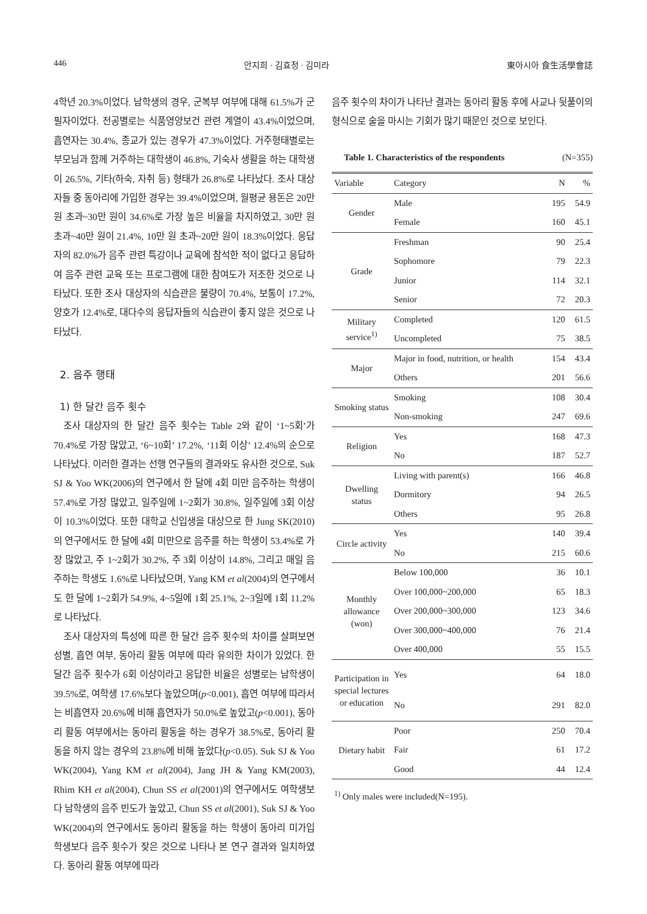446 안지희 · 김효정 · 김미라 東아시아 食生活學會誌
4학년 20.3%이었다. 남학생의 경우, 군복부 여부에 대해 61.5%가 군필자이었다. 전공별로는 식품영양보건 관련 계열이 43.4%이었으며, 흡연자는 30.4%, 종교가 있는 경우가 47.3%이었다. 거주형태별로는 부모님과 함께 거주하는 대학생이 46.8%, 기숙사 생활을 하는 대학생이 26.5%, 기타(하숙, 자취 등) 형태가 26.8%로 나타났다. 조사 대상자들 중 동아리에 가입한 경우는 39.4%이었으며, 월평균 용돈은 20만 원 초과~30만 원이 34.6%로 가장 높은 비율을 차지하였고, 30만 원 초과~40만 원이 21.4%, 10만 원 초과~20만 원이 18.3%이었다. 응답자의 82.0%가 음주 관련 특강이나 교육에 참석한 적이 없다고 응답하여 음주 관련 교육 또는 프로그램에 대한 참여도가 저조한 것으로 나타났다. 또한 조사 대상자의 식습관은 불량이 70.4%, 보통이 17.2%, 양호가 12.4%로, 대다수의 응답자들의 식습관이 좋지 않은 것으로 나타났다.
2. 음주 행태
1) 한 달간 음주 횟수
조사 대상자의 한 달간 음주 횟수는 Table 2와 같이 ‘1~5회’가 70.4%로 가장 많았고, ‘6~10회’ 17.2%, ‘11회 이상’ 12.4%의 순으로 나타났다. 이러한 결과는 선행 연구들의 결과와도 유사한 것으로, Suk SJ & Yoo WK(2006)의 연구에서 한 달에 4회 미만 음주하는 학생이 57.4%로 가장 많았고, 일주일에 1~2회가 30.8%, 일주일에 3회 이상이 10.3%이었다. 또한 대학교 신입생을 대상으로 한 Jung SK(2010)의 연구에서도 한 달에 4회 미만으로 음주를 하는 학생이 53.4%로 가장 많았고, 주 1~2회가 30.2%, 주 3회 이상이 14.8%, 그리고 매일 음주하는 학생도 1.6%로 나타났으며, Yang KM et al(2004)의 연구에서도 한 달에 1~2회가 54.9%, 4~5일에 1회 25.1%, 2~3일에 1회 11.2%로 나타났다.
조사 대상자의 특성에 따른 한 달간 음주 횟수의 차이를 살펴보면 성별, 흡연 여부, 동아리 활동 여부에 따라 유의한 차이가 있었다. 한 달간 음주 횟수가 6회 이상이라고 응답한 비율은 성별로는 남학생이 39.5%로, 여학생 17.6%보다 높았으며(p<0.001), 흡연 여부에 따라서는 비흡연자 20.6%에 비해 흡연자가 50.0%로 높았고(p<0.001), 동아리 활동 여부에서는 동아리 활동을 하는 경우가 38.5%로, 동아리 활동을 하지 않는 경우의 23.8%에 비해 높았다(p<0.05). Suk SJ & Yoo WK(2004), Yang KM et al(2004), Jang JH & Yang KM(2003), Rhim KH et al(2004), Chun SS et al(2001)의 연구에서도 여학생보다 남학생의 음주 빈도가 높았고, Chun SS et al(2001), Suk SJ & Yoo WK(2004)의 연구에서도 동아리 활동을 하는 학생이 동아리 미가입 학생보다 음주 횟수가 잦은 것으로 나타나 본 연구 결과와 일치하였다. 동아리 활동 여부에 따라
음주 횟수의 차이가 나타난 결과는 동아리 활동 후에 사교나 뒷풀이의 형식으로 술을 마시는 기회가 많기 때문인 것으로 보인다.
Table 1. Characteristics of the respondents (N=355)
| Variable | Category | N | % |
| --- | --- | --- | --- |
| Gender | Male | 195 | 54.9 |
| | Female | 160 | 45.1 |
| Grade | Freshman | 90 | 25.4 |
| | Sophomore | 79 | 22.3 |
| | Junior | 114 | 32.1 |
| | Senior | 72 | 20.3 |
| Military service<sup>1)</sup> | Completed | 120 | 61.5 |
| | Uncompleted | 75 | 38.5 |
| Major | Major in food, nutrition, or health | 154 | 43.4 |
| | Others | 201 | 56.6 |
| Smoking status | Smoking | 108 | 30.4 |
| | Non-smoking | 247 | 69.6 |
| Religion | Yes | 168 | 47.3 |
| | No | 187 | 52.7 |
| Dwelling status | Living with parent(s) | 166 | 46.8 |
| | Dormitory | 94 | 26.5 |
| | Others | 95 | 26.8 |
| Circle activity | Yes | 140 | 39.4 |
| | No | 215 | 60.6 |
| Monthly allowance (won) | Below 100,000 | 36 | 10.1 |
| | Over 100,000~200,000 | 65 | 18.3 |
| | Over 200,000~300,000 | 123 | 34.6 |
| | Over 300,000~400,000 | 76 | 21.4 |
| | Over 400,000 | 55 | 15.5 |
| Participation in special lectures or education | Yes | 64 | 18.0 |
| | No | 291 | 82.0 |
| Dietary habit | Poor | 250 | 70.4 |
| | Fair | 61 | 17.2 |
| | Good | 44 | 12.4 |
<sup>1)</sup> Only males were included(N=195).